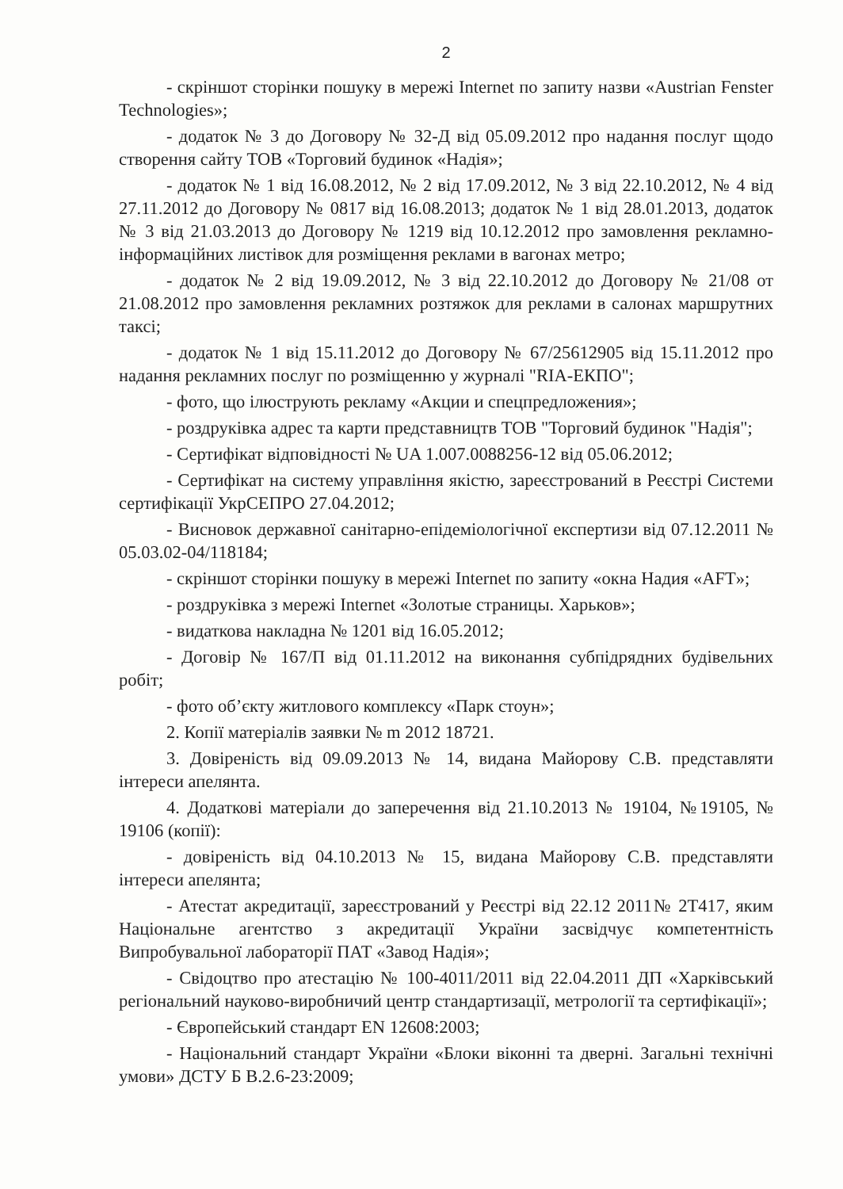2
- скріншот сторінки пошуку в мережі Internet по запиту назви «Austrian Fenster Technologies»;
- додаток № 3 до Договору № 32-Д від 05.09.2012 про надання послуг щодо створення сайту ТОВ «Торговий будинок «Надія»;
- додаток № 1 від 16.08.2012, № 2 від 17.09.2012, № 3 від 22.10.2012, № 4 від 27.11.2012 до Договору № 0817 від 16.08.2013; додаток № 1 від 28.01.2013, додаток № 3 від 21.03.2013 до Договору № 1219 від 10.12.2012 про замовлення рекламно-інформаційних листівок для розміщення реклами в вагонах метро;
- додаток № 2 від 19.09.2012, № 3 від 22.10.2012 до Договору № 21/08 от 21.08.2012 про замовлення рекламних розтяжок для реклами в салонах маршрутних таксі;
- додаток № 1 від 15.11.2012 до Договору № 67/25612905 від 15.11.2012 про надання рекламних послуг по розміщенню у журналі "RIA-ЕКПО";
- фото, що ілюструють рекламу «Акции и спецпредложения»;
- роздруківка адрес та карти представництв ТОВ "Торговий будинок "Надія";
- Сертифікат відповідності № UA 1.007.0088256-12 від 05.06.2012;
- Сертифікат на систему управління якістю, зареєстрований в Реєстрі Системи сертифікації УкрСЕПРО 27.04.2012;
- Висновок державної санітарно-епідеміологічної експертизи від 07.12.2011 № 05.03.02-04/118184;
- скріншот сторінки пошуку в мережі Internet по запиту «окна Надия «AFT»;
- роздруківка з мережі Internet «Золотые страницы. Харьков»;
- видаткова накладна № 1201 від 16.05.2012;
- Договір № 167/П від 01.11.2012 на виконання субпідрядних будівельних робіт;
- фото об’єкту житлового комплексу «Парк стоун»;
2. Копії матеріалів заявки № m 2012 18721.
3. Довіреність від 09.09.2013 № 14, видана Майорову С.В. представляти інтереси апелянта.
4. Додаткові матеріали до заперечення від 21.10.2013 № 19104, №19105, № 19106 (копії):
- довіреність від 04.10.2013 № 15, видана Майорову С.В. представляти інтереси апелянта;
- Атестат акредитації, зареєстрований у Реєстрі від 22.12 2011№ 2Т417, яким Національне агентство з акредитації України засвідчує компетентність Випробувальної лабораторії ПАТ «Завод Надія»;
- Свідоцтво про атестацію № 100-4011/2011 від 22.04.2011 ДП «Харківський регіональний науково-виробничий центр стандартизації, метрології та сертифікації»;
- Європейський стандарт EN 12608:2003;
- Національний стандарт України «Блоки віконні та дверні. Загальні технічні умови» ДСТУ Б В.2.6-23:2009;